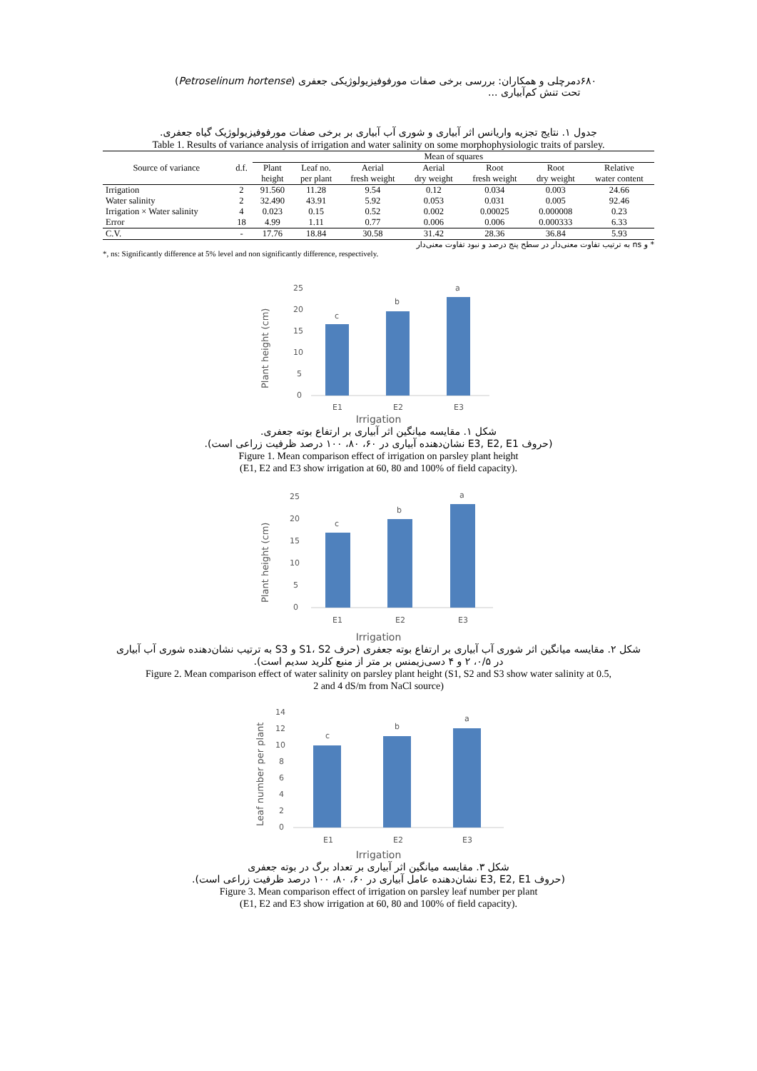دمرچلی و همکاران: بررسی برخی صفات مورفوفیزیولوژیکی جعفری (Petroselinum hortense) تحت تنش کم‌آبیاری ... ۶۸۰
جدول ۱. نتایج تجزیه واریانس اثر آبیاری و شوری آب آبیاری بر برخی صفات مورفوفیزیولوژیک گیاه جعفری.
Table 1. Results of variance analysis of irrigation and water salinity on some morphophysiologic traits of parsley.
| Source of variance | d.f. | Mean of squares | | | | | | |
| --- | --- | --- | --- | --- | --- | --- | --- | --- |
| | | Plant height | Leaf no. per plant | Aerial fresh weight | Aerial dry weight | Root fresh weight | Root dry weight | Relative water content |
| Irrigation | 2 | 91.560 | 11.28 | 9.54 | 0.12 | 0.034 | 0.003 | 24.66 |
| Water salinity | 2 | 32.490 | 43.91 | 5.92 | 0.053 | 0.031 | 0.005 | 92.46 |
| Irrigation × Water salinity | 4 | 0.023 | 0.15 | 0.52 | 0.002 | 0.00025 | 0.000008 | 0.23 |
| Error | 18 | 4.99 | 1.11 | 0.77 | 0.006 | 0.006 | 0.000333 | 6.33 |
| C.V. | - | 17.76 | 18.84 | 30.58 | 31.42 | 28.36 | 36.84 | 5.93 |
* و ns به ترتیب تفاوت معنی‌دار در سطح پنج درصد و نبود تفاوت معنی‌دار
*, ns: Significantly difference at 5% level and non significantly difference, respectively.
25
20
15
10
5
0
c
b
a
E1
E2
E3
Plant height (cm)
Irrigation
شکل ۱. مقایسه میانگین اثر آبیاری بر ارتفاع بوته جعفری.
(حروف E3, E2, E1 نشان‌دهنده آبیاری در ۶۰، ۸۰، ۱۰۰ درصد ظرفیت زراعی است).
Figure 1. Mean comparison effect of irrigation on parsley plant height
(E1, E2 and E3 show irrigation at 60, 80 and 100% of field capacity).
25
20
15
10
5
0
c
b
a
E1
E2
E3
Plant height (cm)
Irrigation
شکل ۲. مقایسه میانگین اثر شوری آب آبیاری بر ارتفاع بوته جعفری (حرف S1، S2 و S3 به ترتیب نشان‌دهنده شوری آب آبیاری
در ۰/۵، ۲ و ۴ دسی‌زیمنس بر متر از منبع کلرید سدیم است).
Figure 2. Mean comparison effect of water salinity on parsley plant height (S1, S2 and S3 show water salinity at 0.5,
2 and 4 dS/m from NaCl source)
14
12
10
8
6
4
2
0
c
b
a
E1
E2
E3
Leaf number per plant
Irrigation
شکل ۳. مقایسه میانگین اثر آبیاری بر تعداد برگ در بوته جعفری
(حروف E3, E2, E1 نشان‌دهنده عامل آبیاری در ۶۰، ۸۰، ۱۰۰ درصد ظرفیت زراعی است).
Figure 3. Mean comparison effect of irrigation on parsley leaf number per plant
(E1, E2 and E3 show irrigation at 60, 80 and 100% of field capacity).